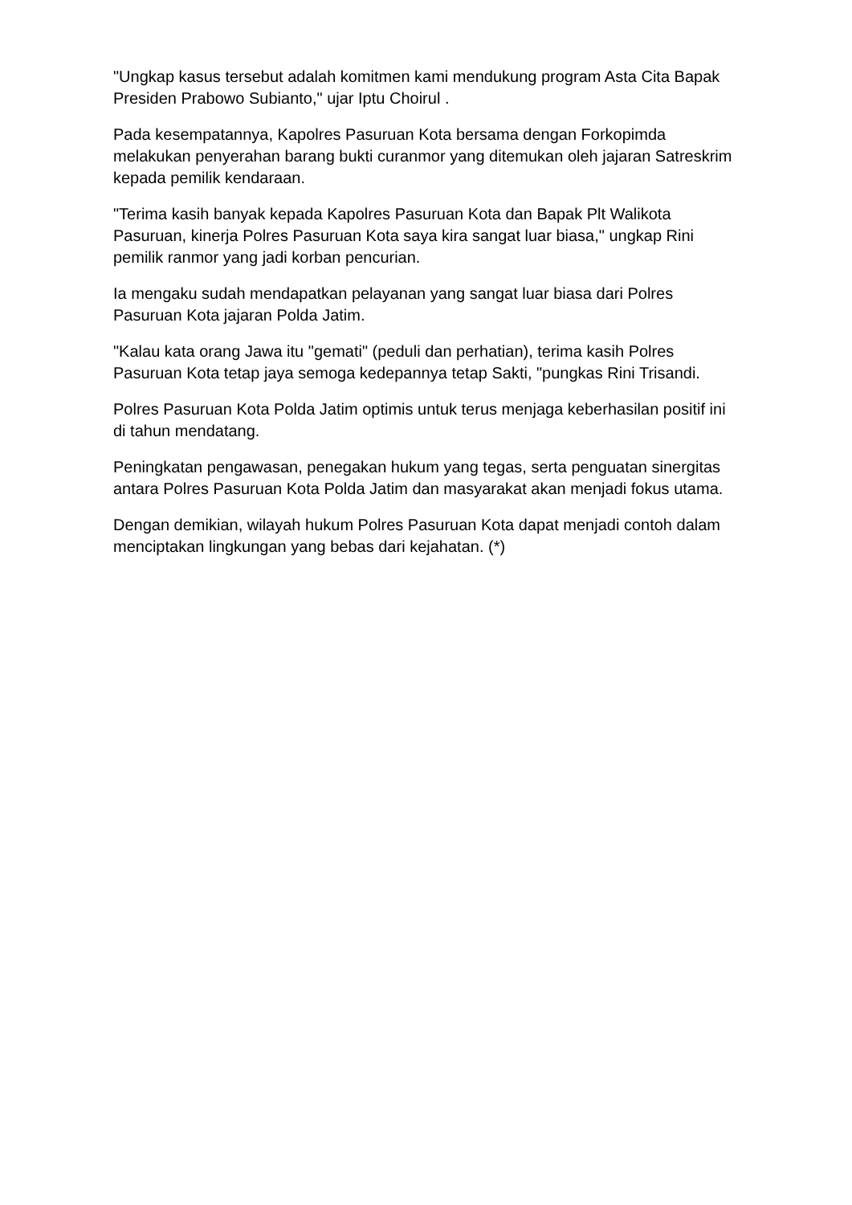"Ungkap kasus tersebut adalah komitmen kami mendukung program Asta Cita Bapak Presiden Prabowo Subianto," ujar Iptu Choirul .
Pada kesempatannya, Kapolres Pasuruan Kota bersama dengan Forkopimda melakukan penyerahan barang bukti curanmor yang ditemukan oleh jajaran Satreskrim kepada pemilik kendaraan.
"Terima kasih banyak kepada Kapolres Pasuruan Kota dan Bapak Plt Walikota Pasuruan, kinerja Polres Pasuruan Kota saya kira sangat luar biasa," ungkap Rini pemilik ranmor yang jadi korban pencurian.
Ia mengaku sudah mendapatkan pelayanan yang sangat luar biasa dari Polres Pasuruan Kota jajaran Polda Jatim.
"Kalau kata orang Jawa itu "gemati" (peduli dan perhatian), terima kasih Polres Pasuruan Kota tetap jaya semoga kedepannya tetap Sakti, "pungkas Rini Trisandi.
Polres Pasuruan Kota Polda Jatim optimis untuk terus menjaga keberhasilan positif ini di tahun mendatang.
Peningkatan pengawasan, penegakan hukum yang tegas, serta penguatan sinergitas antara Polres Pasuruan Kota Polda Jatim dan masyarakat akan menjadi fokus utama.
Dengan demikian, wilayah hukum Polres Pasuruan Kota dapat menjadi contoh dalam menciptakan lingkungan yang bebas dari kejahatan. (*)